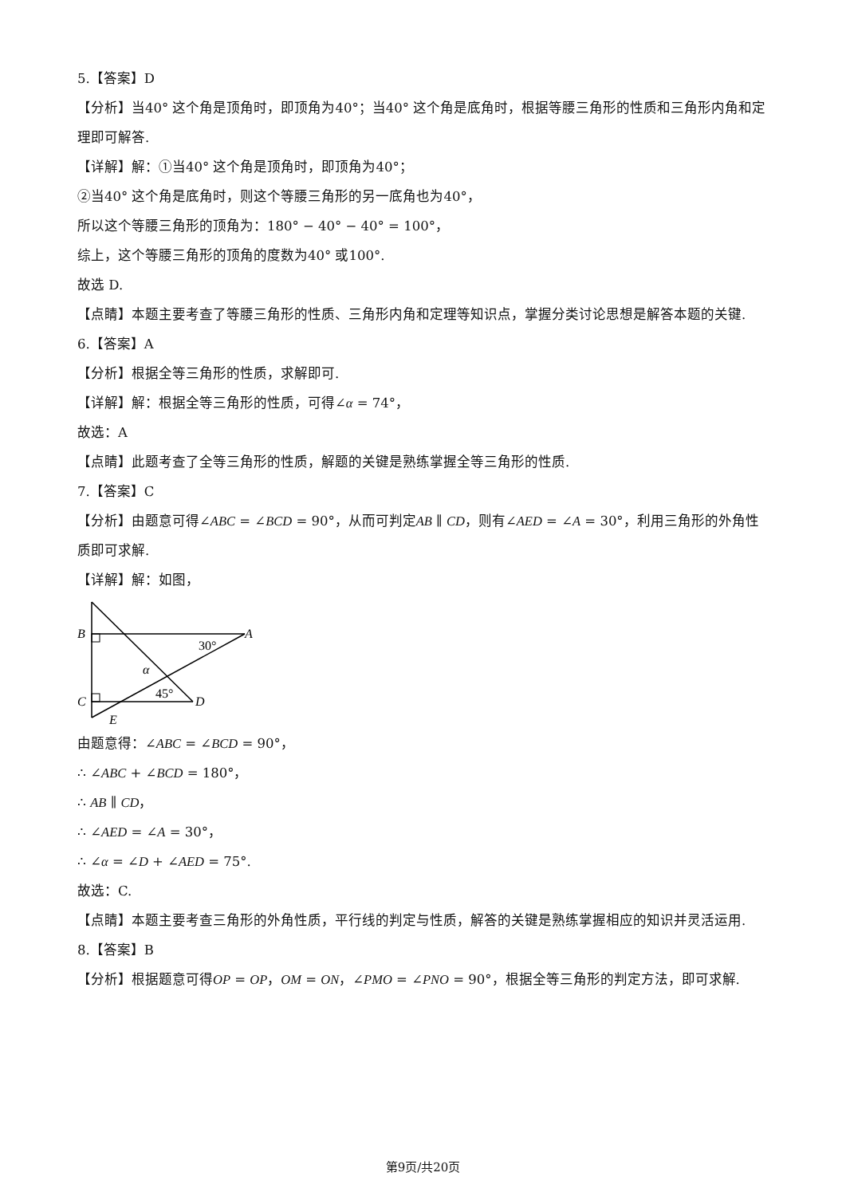5.【答案】D
【分析】当40° 这个角是顶角时，即顶角为40°；当40° 这个角是底角时，根据等腰三角形的性质和三角形内角和定理即可解答.
【详解】解：①当40° 这个角是顶角时，即顶角为40°；
②当40° 这个角是底角时，则这个等腰三角形的另一底角也为40°，
所以这个等腰三角形的顶角为：180° − 40° − 40° = 100°，
综上，这个等腰三角形的顶角的度数为40° 或100°.
故选 D.
【点睛】本题主要考查了等腰三角形的性质、三角形内角和定理等知识点，掌握分类讨论思想是解答本题的关键.
6.【答案】A
【分析】根据全等三角形的性质，求解即可.
【详解】解：根据全等三角形的性质，可得∠α = 74°，
故选：A
【点睛】此题考查了全等三角形的性质，解题的关键是熟练掌握全等三角形的性质.
7.【答案】C
【分析】由题意可得∠ABC = ∠BCD = 90°，从而可判定AB ∥ CD，则有∠AED = ∠A = 30°，利用三角形的外角性质即可求解.
【详解】解：如图，
B
A
C
D
E
30°
45°
α
由题意得：∠ABC = ∠BCD = 90°，
∴ ∠ABC + ∠BCD = 180°，
∴ AB ∥ CD，
∴ ∠AED = ∠A = 30°，
∴ ∠α = ∠D + ∠AED = 75°.
故选：C.
【点睛】本题主要考查三角形的外角性质，平行线的判定与性质，解答的关键是熟练掌握相应的知识并灵活运用.
8.【答案】B
【分析】根据题意可得OP = OP，OM = ON，∠PMO = ∠PNO = 90°，根据全等三角形的判定方法，即可求解.
第9页/共20页